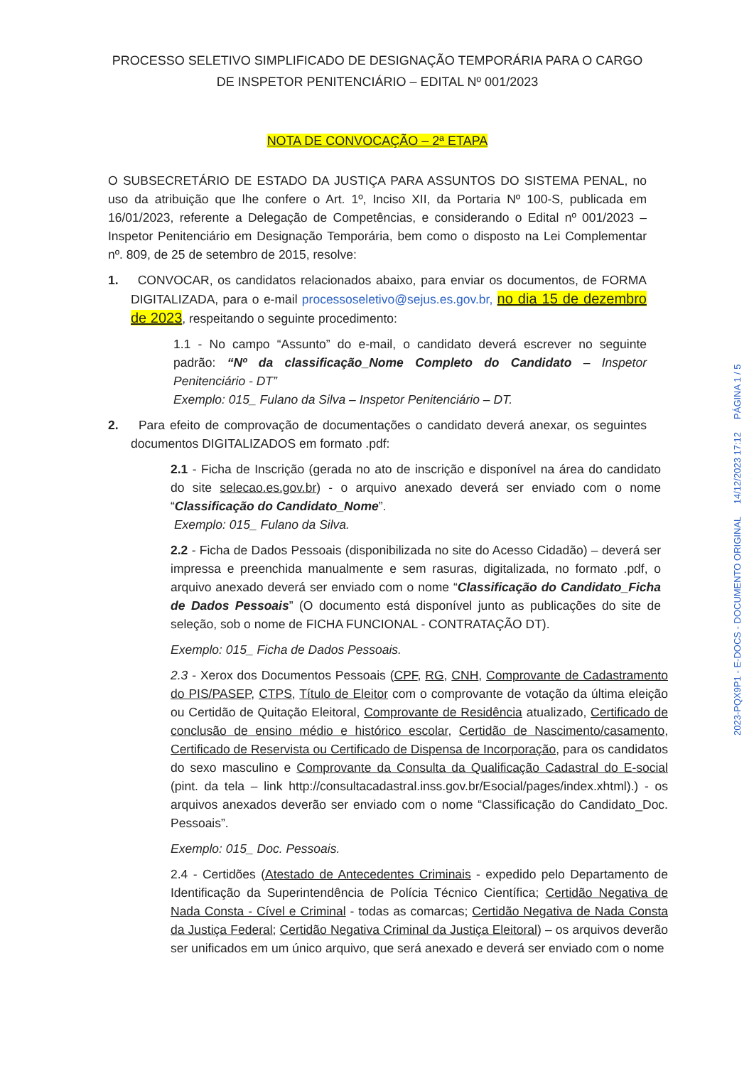PROCESSO SELETIVO SIMPLIFICADO DE DESIGNAÇÃO TEMPORÁRIA PARA O CARGO DE INSPETOR PENITENCIÁRIO – EDITAL Nº 001/2023
NOTA DE CONVOCAÇÃO – 2ª ETAPA
O SUBSECRETÁRIO DE ESTADO DA JUSTIÇA PARA ASSUNTOS DO SISTEMA PENAL, no uso da atribuição que lhe confere o Art. 1º, Inciso XII, da Portaria Nº 100-S, publicada em 16/01/2023, referente a Delegação de Competências, e considerando o Edital nº 001/2023 – Inspetor Penitenciário em Designação Temporária, bem como o disposto na Lei Complementar nº. 809, de 25 de setembro de 2015, resolve:
1. CONVOCAR, os candidatos relacionados abaixo, para enviar os documentos, de FORMA DIGITALIZADA, para o e-mail processoseletivo@sejus.es.gov.br, no dia 15 de dezembro de 2023, respeitando o seguinte procedimento:
1.1 - No campo “Assunto” do e-mail, o candidato deverá escrever no seguinte padrão: “Nº da classificação_Nome Completo do Candidato – Inspetor Penitenciário - DT”
Exemplo: 015_ Fulano da Silva – Inspetor Penitenciário – DT.
2. Para efeito de comprovação de documentações o candidato deverá anexar, os seguintes documentos DIGITALIZADOS em formato .pdf:
2.1 - Ficha de Inscrição (gerada no ato de inscrição e disponível na área do candidato do site selecao.es.gov.br) - o arquivo anexado deverá ser enviado com o nome “Classificação do Candidato_Nome”.
Exemplo: 015_ Fulano da Silva.
2.2 - Ficha de Dados Pessoais (disponibilizada no site do Acesso Cidadão) – deverá ser impressa e preenchida manualmente e sem rasuras, digitalizada, no formato .pdf, o arquivo anexado deverá ser enviado com o nome “Classificação do Candidato_Ficha de Dados Pessoais” (O documento está disponível junto as publicações do site de seleção, sob o nome de FICHA FUNCIONAL - CONTRATAÇÃO DT).
Exemplo: 015_ Ficha de Dados Pessoais.
2.3 - Xerox dos Documentos Pessoais (CPF, RG, CNH, Comprovante de Cadastramento do PIS/PASEP, CTPS, Título de Eleitor com o comprovante de votação da última eleição ou Certidão de Quitação Eleitoral, Comprovante de Residência atualizado, Certificado de conclusão de ensino médio e histórico escolar, Certidão de Nascimento/casamento, Certificado de Reservista ou Certificado de Dispensa de Incorporação, para os candidatos do sexo masculino e Comprovante da Consulta da Qualificação Cadastral do E-social (pint. da tela – link http://consultacadastral.inss.gov.br/Esocial/pages/index.xhtml).) - os arquivos anexados deverão ser enviado com o nome “Classificação do Candidato_Doc. Pessoais”.
Exemplo: 015_ Doc. Pessoais.
2.4 - Certidões (Atestado de Antecedentes Criminais - expedido pelo Departamento de Identificação da Superintendência de Polícia Técnico Científica; Certidão Negativa de Nada Consta - Cível e Criminal - todas as comarcas; Certidão Negativa de Nada Consta da Justiça Federal; Certidão Negativa Criminal da Justiça Eleitoral) – os arquivos deverão ser unificados em um único arquivo, que será anexado e deverá ser enviado com o nome
2023-PQX9P1 - E-DOCS - DOCUMENTO ORIGINAL 14/12/2023 17:12 PÁGINA 1 / 5